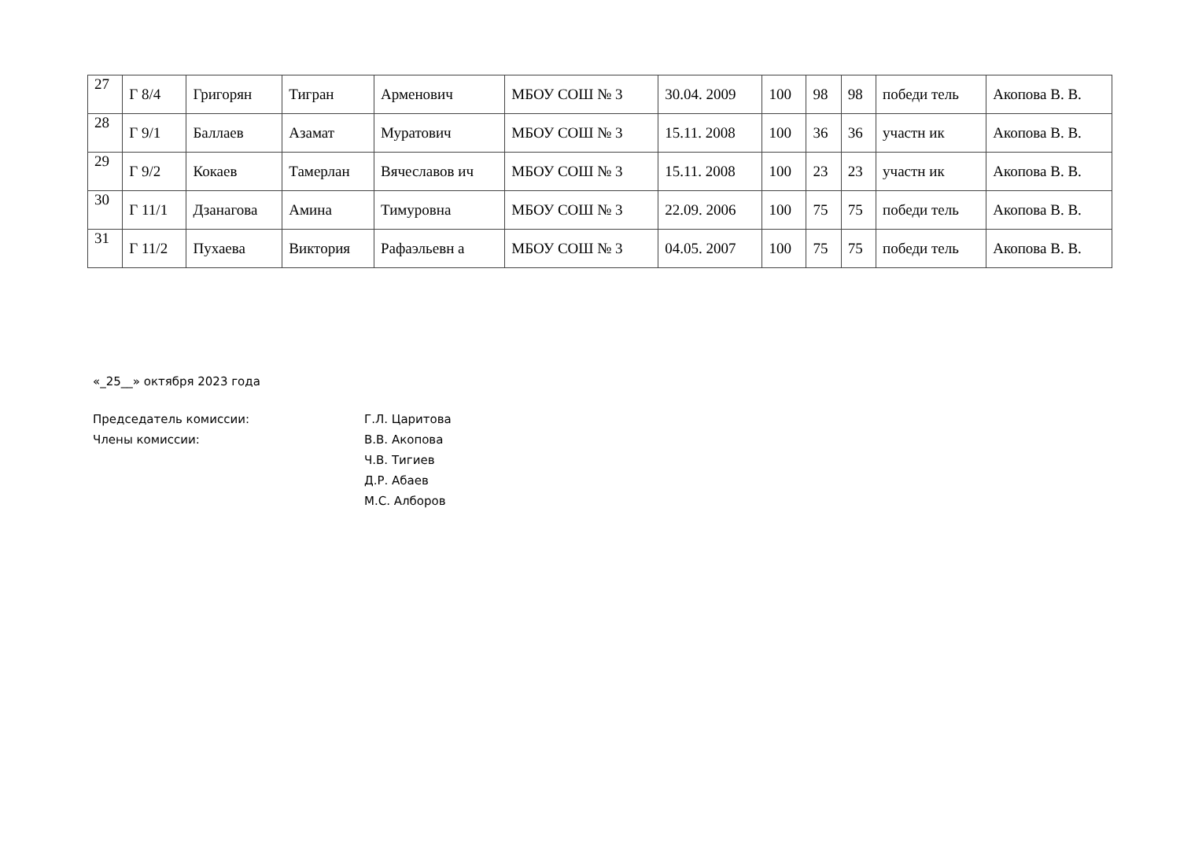| 27 | Г 8/4 | Григорян | Тигран | Арменович | МБОУ СОШ № 3 | 30.04. 2009 | 100 | 98 | 98 | победи тель | Акопова В. В. |
| 28 | Г 9/1 | Баллаев | Азамат | Муратович | МБОУ СОШ № 3 | 15.11. 2008 | 100 | 36 | 36 | участн ик | Акопова В. В. |
| 29 | Г 9/2 | Кокаев | Тамерлан | Вячеславов ич | МБОУ СОШ № 3 | 15.11. 2008 | 100 | 23 | 23 | участн ик | Акопова В. В. |
| 30 | Г 11/1 | Дзанагова | Амина | Тимуровна | МБОУ СОШ № 3 | 22.09. 2006 | 100 | 75 | 75 | победи тель | Акопова В. В. |
| 31 | Г 11/2 | Пухаева | Виктория | Рафаэльевн а | МБОУ СОШ № 3 | 04.05. 2007 | 100 | 75 | 75 | победи тель | Акопова В. В. |
«_25__» октября 2023 года
Председатель комиссии: Г.Л. Царитова
Члены комиссии: В.В. Акопова
Ч.В. Тигиев
Д.Р. Абаев
М.С. Алборов